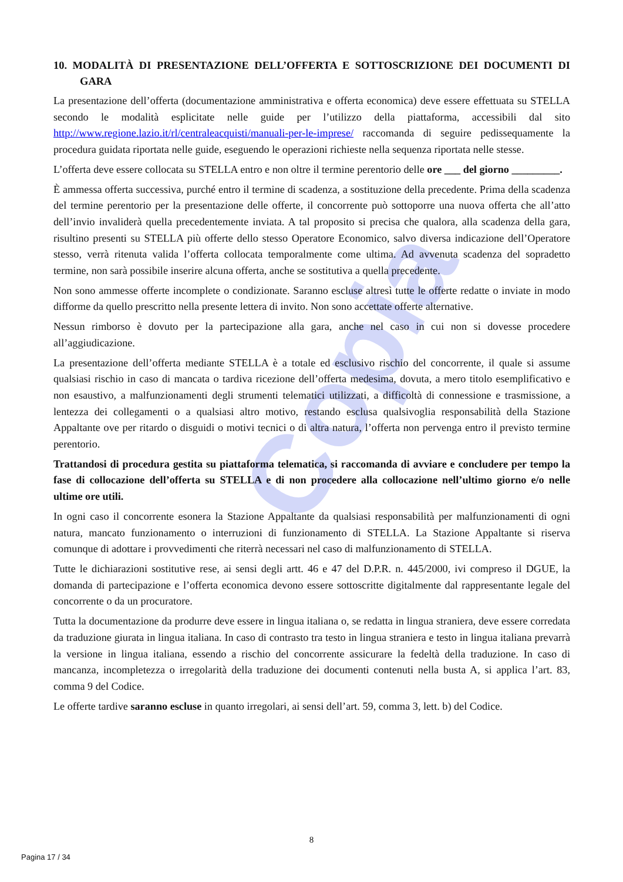Copia
10. MODALITÀ DI PRESENTAZIONE DELL’OFFERTA E SOTTOSCRIZIONE DEI DOCUMENTI DI GARA
La presentazione dell’offerta (documentazione amministrativa e offerta economica) deve essere effettuata su STELLA secondo le modalità esplicitate nelle guide per l’utilizzo della piattaforma, accessibili dal sito http://www.regione.lazio.it/rl/centraleacquisti/manuali-per-le-imprese/ raccomanda di seguire pedissequamente la procedura guidata riportata nelle guide, eseguendo le operazioni richieste nella sequenza riportata nelle stesse.
L’offerta deve essere collocata su STELLA entro e non oltre il termine perentorio delle ore ___ del giorno _________.
È ammessa offerta successiva, purché entro il termine di scadenza, a sostituzione della precedente. Prima della scadenza del termine perentorio per la presentazione delle offerte, il concorrente può sottoporre una nuova offerta che all’atto dell’invio invaliderà quella precedentemente inviata. A tal proposito si precisa che qualora, alla scadenza della gara, risultino presenti su STELLA più offerte dello stesso Operatore Economico, salvo diversa indicazione dell’Operatore stesso, verrà ritenuta valida l’offerta collocata temporalmente come ultima. Ad avvenuta scadenza del sopradetto termine, non sarà possibile inserire alcuna offerta, anche se sostitutiva a quella precedente.
Non sono ammesse offerte incomplete o condizionate. Saranno escluse altresì tutte le offerte redatte o inviate in modo difforme da quello prescritto nella presente lettera di invito. Non sono accettate offerte alternative.
Nessun rimborso è dovuto per la partecipazione alla gara, anche nel caso in cui non si dovesse procedere all’aggiudicazione.
La presentazione dell’offerta mediante STELLA è a totale ed esclusivo rischio del concorrente, il quale si assume qualsiasi rischio in caso di mancata o tardiva ricezione dell’offerta medesima, dovuta, a mero titolo esemplificativo e non esaustivo, a malfunzionamenti degli strumenti telematici utilizzati, a difficoltà di connessione e trasmissione, a lentezza dei collegamenti o a qualsiasi altro motivo, restando esclusa qualsivoglia responsabilità della Stazione Appaltante ove per ritardo o disguidi o motivi tecnici o di altra natura, l’offerta non pervenga entro il previsto termine perentorio.
Trattandosi di procedura gestita su piattaforma telematica, si raccomanda di avviare e concludere per tempo la fase di collocazione dell’offerta su STELLA e di non procedere alla collocazione nell’ultimo giorno e/o nelle ultime ore utili.
In ogni caso il concorrente esonera la Stazione Appaltante da qualsiasi responsabilità per malfunzionamenti di ogni natura, mancato funzionamento o interruzioni di funzionamento di STELLA. La Stazione Appaltante si riserva comunque di adottare i provvedimenti che riterrà necessari nel caso di malfunzionamento di STELLA.
Tutte le dichiarazioni sostitutive rese, ai sensi degli artt. 46 e 47 del D.P.R. n. 445/2000, ivi compreso il DGUE, la domanda di partecipazione e l’offerta economica devono essere sottoscritte digitalmente dal rappresentante legale del concorrente o da un procuratore.
Tutta la documentazione da produrre deve essere in lingua italiana o, se redatta in lingua straniera, deve essere corredata da traduzione giurata in lingua italiana. In caso di contrasto tra testo in lingua straniera e testo in lingua italiana prevarrà la versione in lingua italiana, essendo a rischio del concorrente assicurare la fedeltà della traduzione. In caso di mancanza, incompletezza o irregolarità della traduzione dei documenti contenuti nella busta A, si applica l’art. 83, comma 9 del Codice.
Le offerte tardive saranno escluse in quanto irregolari, ai sensi dell’art. 59, comma 3, lett. b) del Codice.
8
Pagina 17 / 34